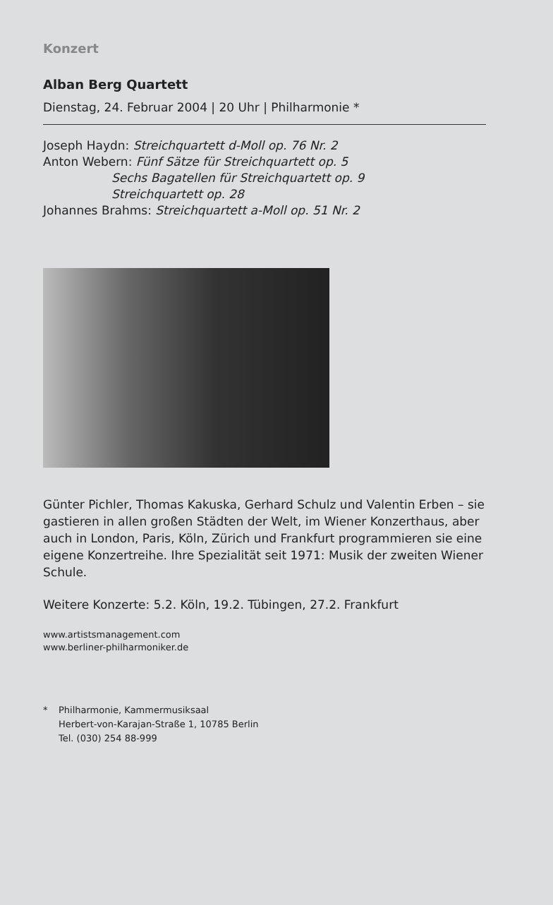Konzert
Alban Berg Quartett
Dienstag, 24. Februar 2004 | 20 Uhr | Philharmonie *
Joseph Haydn: Streichquartett d-Moll op. 76 Nr. 2
Anton Webern: Fünf Sätze für Streichquartett op. 5
Sechs Bagatellen für Streichquartett op. 9
Streichquartett op. 28
Johannes Brahms: Streichquartett a-Moll op. 51 Nr. 2
Günter Pichler, Thomas Kakuska, Gerhard Schulz und Valentin Erben – sie gastieren in allen großen Städten der Welt, im Wiener Konzerthaus, aber auch in London, Paris, Köln, Zürich und Frankfurt programmieren sie eine eigene Konzertreihe. Ihre Spezialität seit 1971: Musik der zweiten Wiener Schule.
Weitere Konzerte: 5.2. Köln, 19.2. Tübingen, 27.2. Frankfurt
www.artistsmanagement.com
www.berliner-philharmoniker.de
* Philharmonie, Kammermusiksaal
Herbert-von-Karajan-Straße 1, 10785 Berlin
Tel. (030) 254 88-999